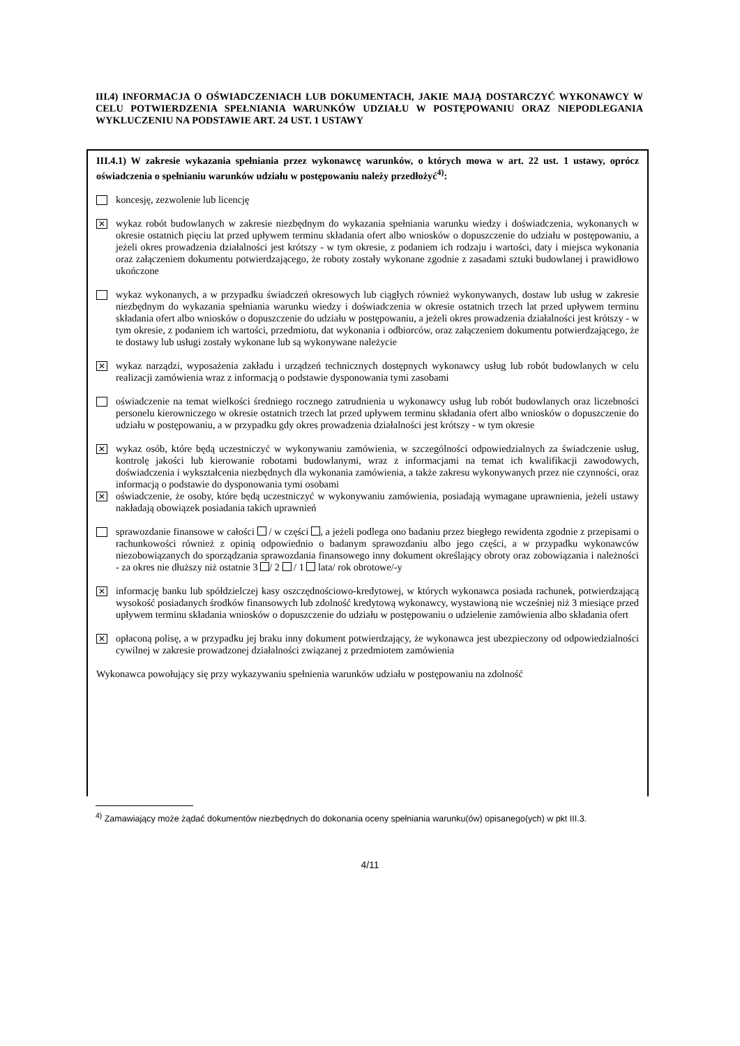III.4) INFORMACJA O OŚWIADCZENIACH LUB DOKUMENTACH, JAKIE MAJĄ DOSTARCZYĆ WYKONAWCY W CELU POTWIERDZENIA SPEŁNIANIA WARUNKÓW UDZIAŁU W POSTĘPOWANIU ORAZ NIEPODLEGANIA WYKLUCZENIU NA PODSTAWIE ART. 24 UST. 1 USTAWY
III.4.1) W zakresie wykazania spełniania przez wykonawcę warunków, o których mowa w art. 22 ust. 1 ustawy, oprócz oświadczenia o spełnianiu warunków udziału w postępowaniu należy przedłożyć<sup>4)</sup>:
koncesję, zezwolenie lub licencję
✕
wykaz robót budowlanych w zakresie niezbędnym do wykazania spełniania warunku wiedzy i doświadczenia, wykonanych w okresie ostatnich pięciu lat przed upływem terminu składania ofert albo wniosków o dopuszczenie do udziału w postępowaniu, a jeżeli okres prowadzenia działalności jest krótszy - w tym okresie, z podaniem ich rodzaju i wartości, daty i miejsca wykonania oraz załączeniem dokumentu potwierdzającego, że roboty zostały wykonane zgodnie z zasadami sztuki budowlanej i prawidłowo ukończone
wykaz wykonanych, a w przypadku świadczeń okresowych lub ciągłych również wykonywanych, dostaw lub usług w zakresie niezbędnym do wykazania spełniania warunku wiedzy i doświadczenia w okresie ostatnich trzech lat przed upływem terminu składania ofert albo wniosków o dopuszczenie do udziału w postępowaniu, a jeżeli okres prowadzenia działalności jest krótszy - w tym okresie, z podaniem ich wartości, przedmiotu, dat wykonania i odbiorców, oraz załączeniem dokumentu potwierdzającego, że te dostawy lub usługi zostały wykonane lub są wykonywane należycie
✕
wykaz narządzi, wyposażenia zakładu i urządzeń technicznych dostępnych wykonawcy usług lub robót budowlanych w celu realizacji zamówienia wraz z informacją o podstawie dysponowania tymi zasobami
oświadczenie na temat wielkości średniego rocznego zatrudnienia u wykonawcy usług lub robót budowlanych oraz liczebności personelu kierowniczego w okresie ostatnich trzech lat przed upływem terminu składania ofert albo wniosków o dopuszczenie do udziału w postępowaniu, a w przypadku gdy okres prowadzenia działalności jest krótszy - w tym okresie
✕
wykaz osób, które będą uczestniczyć w wykonywaniu zamówienia, w szczególności odpowiedzialnych za świadczenie usług, kontrolę jakości lub kierowanie robotami budowlanymi, wraz z informacjami na temat ich kwalifikacji zawodowych, doświadczenia i wykształcenia niezbędnych dla wykonania zamówienia, a także zakresu wykonywanych przez nie czynności, oraz informacją o podstawie do dysponowania tymi osobami
✕
oświadczenie, że osoby, które będą uczestniczyć w wykonywaniu zamówienia, posiadają wymagane uprawnienia, jeżeli ustawy nakładają obowiązek posiadania takich uprawnień
sprawozdanie finansowe w całości / w części , a jeżeli podlega ono badaniu przez biegłego rewidenta zgodnie z przepisami o rachunkowości również z opinią odpowiednio o badanym sprawozdaniu albo jego części, a w przypadku wykonawców niezobowiązanych do sporządzania sprawozdania finansowego inny dokument określający obroty oraz zobowiązania i należności - za okres nie dłuższy niż ostatnie 3 / 2 / 1 lata/ rok obrotowe/-y
✕
informację banku lub spółdzielczej kasy oszczędnościowo-kredytowej, w których wykonawca posiada rachunek, potwierdzającą wysokość posiadanych środków finansowych lub zdolność kredytową wykonawcy, wystawioną nie wcześniej niż 3 miesiące przed upływem terminu składania wniosków o dopuszczenie do udziału w postępowaniu o udzielenie zamówienia albo składania ofert
✕
opłaconą polisę, a w przypadku jej braku inny dokument potwierdzający, że wykonawca jest ubezpieczony od odpowiedzialności cywilnej w zakresie prowadzonej działalności związanej z przedmiotem zamówienia
Wykonawca powołujący się przy wykazywaniu spełnienia warunków udziału w postępowaniu na zdolność
<sup>4)</sup> Zamawiający może żądać dokumentów niezbędnych do dokonania oceny spełniania warunku(ów) opisanego(ych) w pkt III.3.
4/11